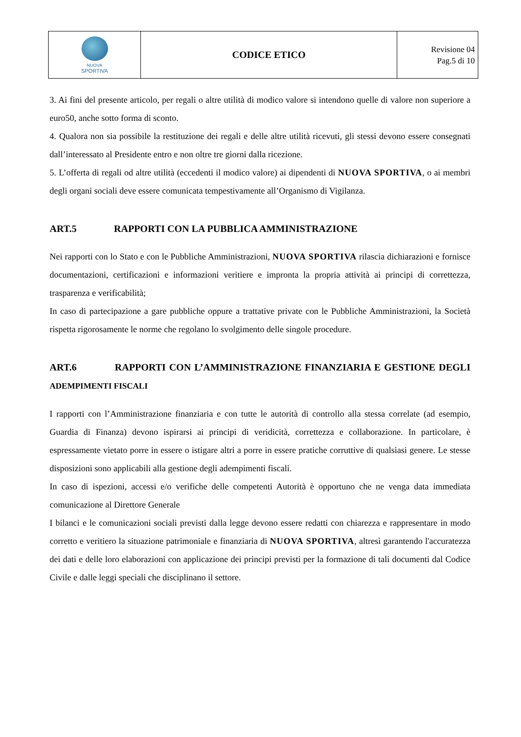| NUOVA SPORTIVA | CODICE ETICO | Revisione 04 Pag.5 di 10 |
3. Ai fini del presente articolo, per regali o altre utilità di modico valore si intendono quelle di valore non superiore a euro50, anche sotto forma di sconto.
4. Qualora non sia possibile la restituzione dei regali e delle altre utilità ricevuti, gli stessi devono essere consegnati dall’interessato al Presidente entro e non oltre tre giorni dalla ricezione.
5. L’offerta di regali od altre utilità (eccedenti il modico valore) ai dipendenti di NUOVA SPORTIVA, o ai membri degli organi sociali deve essere comunicata tempestivamente all’Organismo di Vigilanza.
ART.5 RAPPORTI CON LA PUBBLICA AMMINISTRAZIONE
Nei rapporti con lo Stato e con le Pubbliche Amministrazioni, NUOVA SPORTIVA rilascia dichiarazioni e fornisce documentazioni, certificazioni e informazioni veritiere e impronta la propria attività ai principi di correttezza, trasparenza e verificabilità;
In caso di partecipazione a gare pubbliche oppure a trattative private con le Pubbliche Amministrazioni, la Società rispetta rigorosamente le norme che regolano lo svolgimento delle singole procedure.
ART.6 RAPPORTI CON L’AMMINISTRAZIONE FINANZIARIA E GESTIONE DEGLI ADEMPIMENTI FISCALI
I rapporti con l’Amministrazione finanziaria e con tutte le autorità di controllo alla stessa correlate (ad esempio, Guardia di Finanza) devono ispirarsi ai principi di veridicità, correttezza e collaborazione. In particolare, è espressamente vietato porre in essere o istigare altri a porre in essere pratiche corruttive di qualsiasi genere. Le stesse disposizioni sono applicabili alla gestione degli adempimenti fiscali.
In caso di ispezioni, accessi e/o verifiche delle competenti Autorità è opportuno che ne venga data immediata comunicazione al Direttore Generale
I bilanci e le comunicazioni sociali previsti dalla legge devono essere redatti con chiarezza e rappresentare in modo corretto e veritiero la situazione patrimoniale e finanziaria di NUOVA SPORTIVA, altresì garantendo l'accuratezza dei dati e delle loro elaborazioni con applicazione dei principi previsti per la formazione di tali documenti dal Codice Civile e dalle leggi speciali che disciplinano il settore.